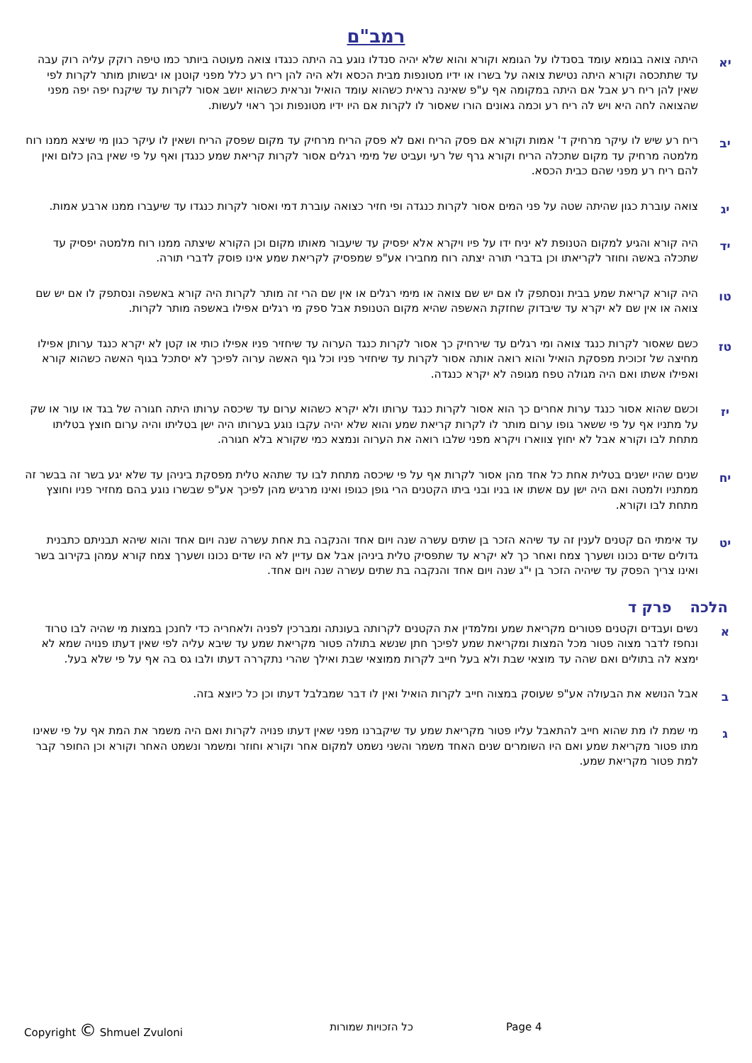רמב"ם
יא
היתה צואה בגומא עומד בסנדלו על הגומא וקורא והוא שלא יהיה סנדלו נוגע בה היתה כנגדו צואה מעוטה ביותר כמו טיפה רוקק עליה רוק עבה עד שתתכסה וקורא היתה נטישת צואה על בשרו או ידיו מטונפות מבית הכסא ולא היה להן ריח רע כלל מפני קוטנן או יבשותן מותר לקרות לפי שאין להן ריח רע אבל אם היתה במקומה אף ע"פ שאינה נראית כשהוא עומד הואיל ונראית כשהוא יושב אסור לקרות עד שיקנח יפה יפה מפני שהצואה לחה היא ויש לה ריח רע וכמה גאונים הורו שאסור לו לקרות אם היו ידיו מטונפות וכך ראוי לעשות.
יב
ריח רע שיש לו עיקר מרחיק ד' אמות וקורא אם פסק הריח ואם לא פסק הריח מרחיק עד מקום שפסק הריח ושאין לו עיקר כגון מי שיצא ממנו רוח מלמטה מרחיק עד מקום שתכלה הריח וקורא גרף של רעי ועביט של מימי רגלים אסור לקרות קריאת שמע כנגדן ואף על פי שאין בהן כלום ואין להם ריח רע מפני שהם כבית הכסא.
יג
צואה עוברת כגון שהיתה שטה על פני המים אסור לקרות כנגדה ופי חזיר כצואה עוברת דמי ואסור לקרות כנגדו עד שיעברו ממנו ארבע אמות.
יד
היה קורא והגיע למקום הטנופת לא יניח ידו על פיו ויקרא אלא יפסיק עד שיעבור מאותו מקום וכן הקורא שיצתה ממנו רוח מלמטה יפסיק עד שתכלה באשה וחוזר לקריאתו וכן בדברי תורה יצתה רוח מחבירו אע"פ שמפסיק לקריאת שמע אינו פוסק לדברי תורה.
טו
היה קורא קריאת שמע בבית ונסתפק לו אם יש שם צואה או מימי רגלים או אין שם הרי זה מותר לקרות היה קורא באשפה ונסתפק לו אם יש שם צואה או אין שם לא יקרא עד שיבדוק שחזקת האשפה שהיא מקום הטנופת אבל ספק מי רגלים אפילו באשפה מותר לקרות.
טז
כשם שאסור לקרות כנגד צואה ומי רגלים עד שירחיק כך אסור לקרות כנגד הערוה עד שיחזיר פניו אפילו כותי או קטן לא יקרא כנגד ערותן אפילו מחיצה של זכוכית מפסקת הואיל והוא רואה אותה אסור לקרות עד שיחזיר פניו וכל גוף האשה ערוה לפיכך לא יסתכל בגוף האשה כשהוא קורא ואפילו אשתו ואם היה מגולה טפח מגופה לא יקרא כנגדה.
יז
וכשם שהוא אסור כנגד ערות אחרים כך הוא אסור לקרות כנגד ערותו ולא יקרא כשהוא ערום עד שיכסה ערותו היתה חגורה של בגד או עור או שק על מתניו אף על פי ששאר גופו ערום מותר לו לקרות קריאת שמע והוא שלא יהיה עקבו נוגע בערותו היה ישן בטליתו והיה ערום חוצץ בטליתו מתחת לבו וקורא אבל לא יחוץ צווארו ויקרא מפני שלבו רואה את הערוה ונמצא כמי שקורא בלא חגורה.
יח
שנים שהיו ישנים בטלית אחת כל אחד מהן אסור לקרות אף על פי שיכסה מתחת לבו עד שתהא טלית מפסקת ביניהן עד שלא יגע בשר זה בבשר זה ממתניו ולמטה ואם היה ישן עם אשתו או בניו ובני ביתו הקטנים הרי גופן כגופו ואינו מרגיש מהן לפיכך אע"פ שבשרו נוגע בהם מחזיר פניו וחוצץ מתחת לבו וקורא.
יט
עד אימתי הם קטנים לענין זה עד שיהא הזכר בן שתים עשרה שנה ויום אחד והנקבה בת אחת עשרה שנה ויום אחד והוא שיהא תבניתם כתבנית גדולים שדים נכונו ושערך צמח ואחר כך לא יקרא עד שתפסיק טלית ביניהן אבל אם עדיין לא היו שדים נכונו ושערך צמח קורא עמהן בקירוב בשר ואינו צריך הפסק עד שיהיה הזכר בן י"ג שנה ויום אחד והנקבה בת שתים עשרה שנה ויום אחד.
הלכה פרק ד
א
נשים ועבדים וקטנים פטורים מקריאת שמע ומלמדין את הקטנים לקרותה בעונתה ומברכין לפניה ולאחריה כדי לחנכן במצות מי שהיה לבו טרוד ונחפז לדבר מצוה פטור מכל המצות ומקריאת שמע לפיכך חתן שנשא בתולה פטור מקריאת שמע עד שיבא עליה לפי שאין דעתו פנויה שמא לא ימצא לה בתולים ואם שהה עד מוצאי שבת ולא בעל חייב לקרות ממוצאי שבת ואילך שהרי נתקררה דעתו ולבו גס בה אף על פי שלא בעל.
ב
אבל הנושא את הבעולה אע"פ שעוסק במצוה חייב לקרות הואיל ואין לו דבר שמבלבל דעתו וכן כל כיוצא בזה.
ג
מי שמת לו מת שהוא חייב להתאבל עליו פטור מקריאת שמע עד שיקברנו מפני שאין דעתו פנויה לקרות ואם היה משמר את המת אף על פי שאינו מתו פטור מקריאת שמע ואם היו השומרים שנים האחד משמר והשני נשמט למקום אחר וקורא וחוזר ומשמר ונשמט האחר וקורא וכן החופר קבר למת פטור מקריאת שמע.
Copyright © Shmuel Zvuloni כל הזכויות שמורות Page 4